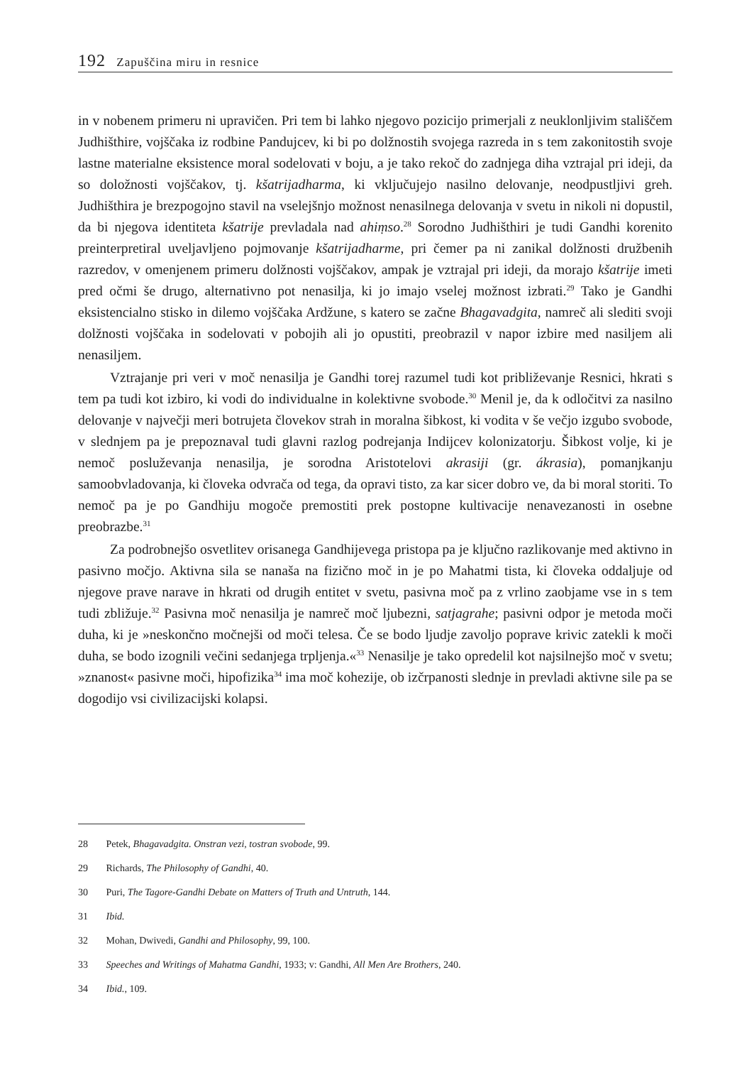192 Zapuščina miru in resnice
in v nobenem primeru ni upravičen. Pri tem bi lahko njegovo pozicijo primerjali z neuklonljivim stališčem Judhišthire, vojščaka iz rodbine Pandujcev, ki bi po dolžnostih svojega razreda in s tem zakonitostih svoje lastne materialne eksistence moral sodelovati v boju, a je tako rekoč do zadnjega diha vztrajal pri ideji, da so doložnosti vojščakov, tj. kšatrijadharma, ki vključujejo nasilno delovanje, neodpustljivi greh. Judhišthira je brezpogojno stavil na vselejšnjo možnost nenasilnega delovanja v svetu in nikoli ni dopustil, da bi njegova identiteta kšatrije prevladala nad ahiṃso.<sup>28</sup> Sorodno Judhišthiri je tudi Gandhi korenito preinterpretiral uveljavljeno pojmovanje kšatrijadharme, pri čemer pa ni zanikal dolžnosti družbenih razredov, v omenjenem primeru dolžnosti vojščakov, ampak je vztrajal pri ideji, da morajo kšatrije imeti pred očmi še drugo, alternativno pot nenasilja, ki jo imajo vselej možnost izbrati.<sup>29</sup> Tako je Gandhi eksistencialno stisko in dilemo vojščaka Ardžune, s katero se začne Bhagavadgita, namreč ali slediti svoji dolžnosti vojščaka in sodelovati v pobojih ali jo opustiti, preobrazil v napor izbire med nasiljem ali nenasiljem.
Vztrajanje pri veri v moč nenasilja je Gandhi torej razumel tudi kot približevanje Resnici, hkrati s tem pa tudi kot izbiro, ki vodi do individualne in kolektivne svobode.<sup>30</sup> Menil je, da k odločitvi za nasilno delovanje v največji meri botrujeta človekov strah in moralna šibkost, ki vodita v še večjo izgubo svobode, v slednjem pa je prepoznaval tudi glavni razlog podrejanja Indijcev kolonizatorju. Šibkost volje, ki je nemoč posluževanja nenasilja, je sorodna Aristotelovi akrasiji (gr. ákrasia), pomanjkanju samoobvladovanja, ki človeka odvrača od tega, da opravi tisto, za kar sicer dobro ve, da bi moral storiti. To nemoč pa je po Gandhiju mogoče premostiti prek postopne kultivacije nenavezanosti in osebne preobrazbe.<sup>31</sup>
Za podrobnejšo osvetlitev orisanega Gandhijevega pristopa pa je ključno razlikovanje med aktivno in pasivno močjo. Aktivna sila se nanaša na fizično moč in je po Mahatmi tista, ki človeka oddaljuje od njegove prave narave in hkrati od drugih entitet v svetu, pasivna moč pa z vrlino zaobjame vse in s tem tudi zbližuje.<sup>32</sup> Pasivna moč nenasilja je namreč moč ljubezni, satjagrahe; pasivni odpor je metoda moči duha, ki je »neskončno močnejši od moči telesa. Če se bodo ljudje zavoljo poprave krivic zatekli k moči duha, se bodo izognili večini sedanjega trpljenja.«<sup>33</sup> Nenasilje je tako opredelil kot najsilnejšo moč v svetu; »znanost« pasivne moči, hipofizika<sup>34</sup> ima moč kohezije, ob izčrpanosti slednje in prevladi aktivne sile pa se dogodijo vsi civilizacijski kolapsi.
28 Petek, Bhagavadgita. Onstran vezi, tostran svobode, 99.
29 Richards, The Philosophy of Gandhi, 40.
30 Puri, The Tagore-Gandhi Debate on Matters of Truth and Untruth, 144.
31 Ibid.
32 Mohan, Dwivedi, Gandhi and Philosophy, 99, 100.
33 Speeches and Writings of Mahatma Gandhi, 1933; v: Gandhi, All Men Are Brothers, 240.
34 Ibid., 109.